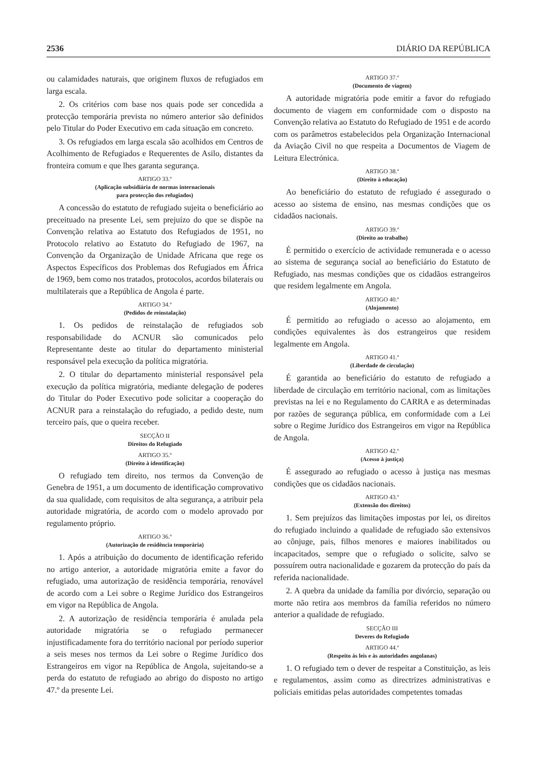2536 DIÁRIO DA REPÚBLICA
ou calamidades naturais, que originem fluxos de refugiados em larga escala.
2. Os critérios com base nos quais pode ser concedida a protecção temporária prevista no número anterior são definidos pelo Titular do Poder Executivo em cada situação em concreto.
3. Os refugiados em larga escala são acolhidos em Centros de Acolhimento de Refugiados e Requerentes de Asilo, distantes da fronteira comum e que lhes garanta segurança.
ARTIGO 33.º
(Aplicação subsidiária de normas internacionais
para protecção dos refugiados)
A concessão do estatuto de refugiado sujeita o beneficiário ao preceituado na presente Lei, sem prejuízo do que se dispõe na Convenção relativa ao Estatuto dos Refugiados de 1951, no Protocolo relativo ao Estatuto do Refugiado de 1967, na Convenção da Organização de Unidade Africana que rege os Aspectos Específicos dos Problemas dos Refugiados em África de 1969, bem como nos tratados, protocolos, acordos bilaterais ou multilaterais que a República de Angola é parte.
ARTIGO 34.º
(Pedidos de reinstalação)
1. Os pedidos de reinstalação de refugiados sob responsabilidade do ACNUR são comunicados pelo Representante deste ao titular do departamento ministerial responsável pela execução da política migratória.
2. O titular do departamento ministerial responsável pela execução da política migratória, mediante delegação de poderes do Titular do Poder Executivo pode solicitar a cooperação do ACNUR para a reinstalação do refugiado, a pedido deste, num terceiro país, que o queira receber.
SECÇÃO II
Direitos do Refugiado
ARTIGO 35.º
(Direito à identificação)
O refugiado tem direito, nos termos da Convenção de Genebra de 1951, a um documento de identificação comprovativo da sua qualidade, com requisitos de alta segurança, a atribuir pela autoridade migratória, de acordo com o modelo aprovado por regulamento próprio.
ARTIGO 36.º
(Autorização de residência temporária)
1. Após a atribuição do documento de identificação referido no artigo anterior, a autoridade migratória emite a favor do refugiado, uma autorização de residência temporária, renovável de acordo com a Lei sobre o Regime Jurídico dos Estrangeiros em vigor na República de Angola.
2. A autorização de residência temporária é anulada pela autoridade migratória se o refugiado permanecer injustificadamente fora do território nacional por período superior a seis meses nos termos da Lei sobre o Regime Jurídico dos Estrangeiros em vigor na República de Angola, sujeitando-se a perda do estatuto de refugiado ao abrigo do disposto no artigo 47.º da presente Lei.
ARTIGO 37.º
(Documento de viagem)
A autoridade migratória pode emitir a favor do refugiado documento de viagem em conformidade com o disposto na Convenção relativa ao Estatuto do Refugiado de 1951 e de acordo com os parâmetros estabelecidos pela Organização Internacional da Aviação Civil no que respeita a Documentos de Viagem de Leitura Electrónica.
ARTIGO 38.º
(Direito à educação)
Ao beneficiário do estatuto de refugiado é assegurado o acesso ao sistema de ensino, nas mesmas condições que os cidadãos nacionais.
ARTIGO 39.º
(Direito ao trabalho)
É permitido o exercício de actividade remunerada e o acesso ao sistema de segurança social ao beneficiário do Estatuto de Refugiado, nas mesmas condições que os cidadãos estrangeiros que residem legalmente em Angola.
ARTIGO 40.º
(Alojamento)
É permitido ao refugiado o acesso ao alojamento, em condições equivalentes às dos estrangeiros que residem legalmente em Angola.
ARTIGO 41.º
(Liberdade de circulação)
É garantida ao beneficiário do estatuto de refugiado a liberdade de circulação em território nacional, com as limitações previstas na lei e no Regulamento do CARRA e as determinadas por razões de segurança pública, em conformidade com a Lei sobre o Regime Jurídico dos Estrangeiros em vigor na República de Angola.
ARTIGO 42.º
(Acesso à justiça)
É assegurado ao refugiado o acesso à justiça nas mesmas condições que os cidadãos nacionais.
ARTIGO 43.º
(Extensão dos direitos)
1. Sem prejuízos das limitações impostas por lei, os direitos do refugiado incluindo a qualidade de refugiado são extensivos ao cônjuge, pais, filhos menores e maiores inabilitados ou incapacitados, sempre que o refugiado o solicite, salvo se possuírem outra nacionalidade e gozarem da protecção do país da referida nacionalidade.
2. A quebra da unidade da família por divórcio, separação ou morte não retira aos membros da família referidos no número anterior a qualidade de refugiado.
SECÇÃO III
Deveres do Refugiado
ARTIGO 44.º
(Respeito às leis e às autoridades angolanas)
1. O refugiado tem o dever de respeitar a Constituição, as leis e regulamentos, assim como as directrizes administrativas e policiais emitidas pelas autoridades competentes tomadas